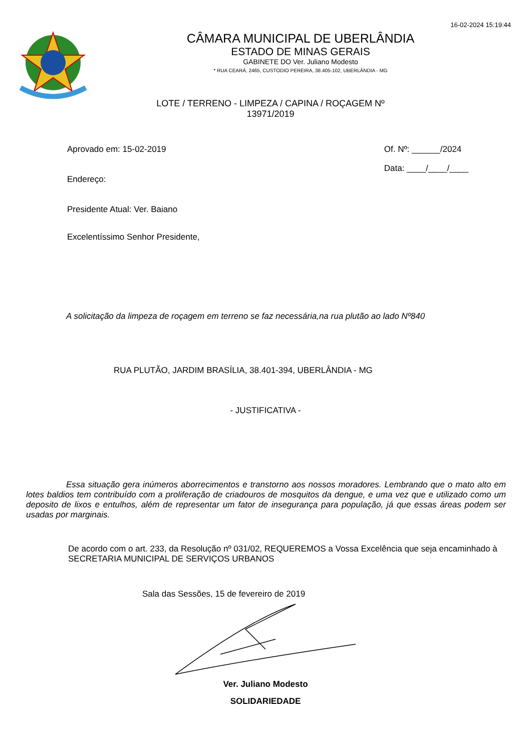16-02-2024 15:19:44
CÂMARA MUNICIPAL DE UBERLÂNDIA
ESTADO DE MINAS GERAIS
GABINETE DO Ver. Juliano Modesto
* RUA CEARÁ, 2465, CUSTODIO PEREIRA, 38.405-102, UBERLÂNDIA - MG
LOTE / TERRENO - LIMPEZA / CAPINA / ROÇAGEM Nº 13971/2019
Aprovado em: 15-02-2019
Endereço:
Presidente Atual: Ver. Baiano
Excelentíssimo Senhor Presidente,
Of. Nº: ______/2024
Data: ____/____/____
A solicitação da limpeza de roçagem em terreno se faz necessária,na rua plutão ao lado Nº840
RUA PLUTÃO, JARDIM BRASÍLIA, 38.401-394, UBERLÂNDIA - MG
- JUSTIFICATIVA -
Essa situação gera inúmeros aborrecimentos e transtorno aos nossos moradores. Lembrando que o mato alto em lotes baldios tem contribuído com a proliferação de criadouros de mosquitos da dengue, e uma vez que e utilizado como um deposito de lixos e entulhos, além de representar um fator de insegurança para população, já que essas áreas podem ser usadas por marginais.
De acordo com o art. 233, da Resolução nº 031/02, REQUEREMOS a Vossa Excelência que seja encaminhado à SECRETARIA MUNICIPAL DE SERVIÇOS URBANOS
Sala das Sessões, 15 de fevereiro de 2019
Ver. Juliano Modesto
SOLIDARIEDADE